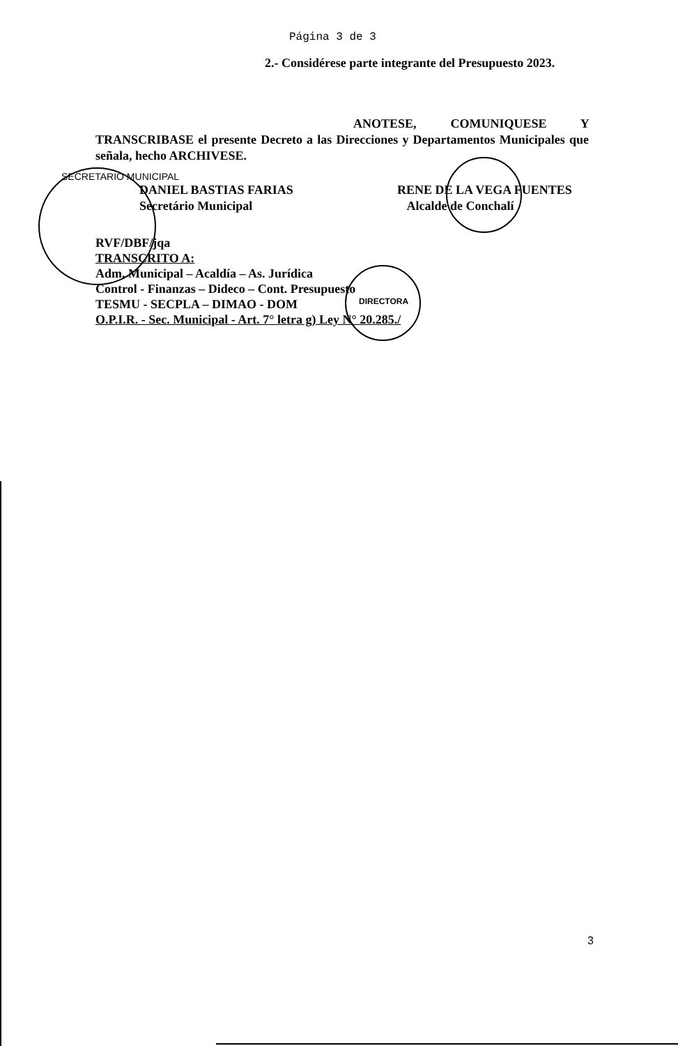Página 3 de 3
2.- Considérese parte integrante del Presupuesto 2023.
ANOTESE, COMUNIQUESE Y TRANSCRIBASE el presente Decreto a las Direcciones y Departamentos Municipales que señala, hecho ARCHIVESE.
SECRETARIO MUNICIPAL
DANIEL BASTIAS FARIAS
Secretário Municipal
RENE DE LA VEGA FUENTES
Alcalde de Conchalí
RVF/DBF/jqa
TRANSCRITO A:
Adm. Municipal – Acaldía – As. Jurídica
Control - Finanzas – Dideco – Cont. Presupuesto
TESMU - SECPLA – DIMAO - DOM
O.P.I.R. - Sec. Municipal - Art. 7° letra g) Ley N° 20.285./
DIRECTORA
3